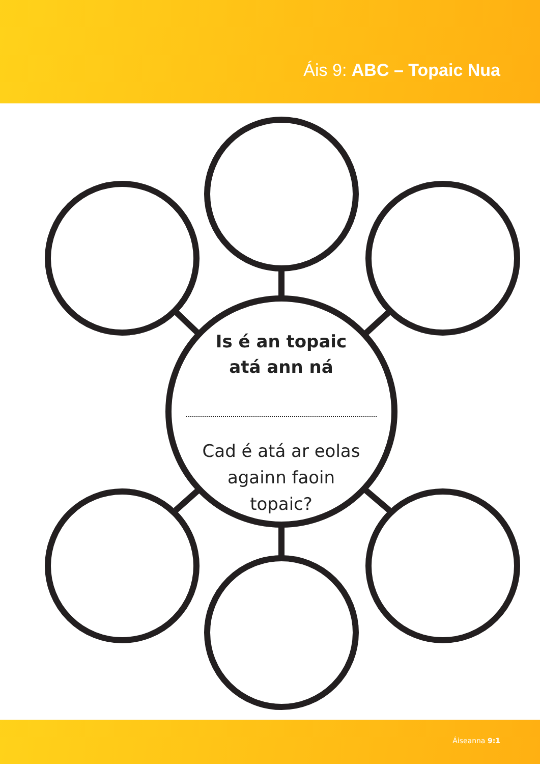Áis 9: ABC – Topaic Nua
Is é an topaic
atá ann ná
Cad é atá ar eolas
againn faoin
topaic?
Áiseanna 9:1